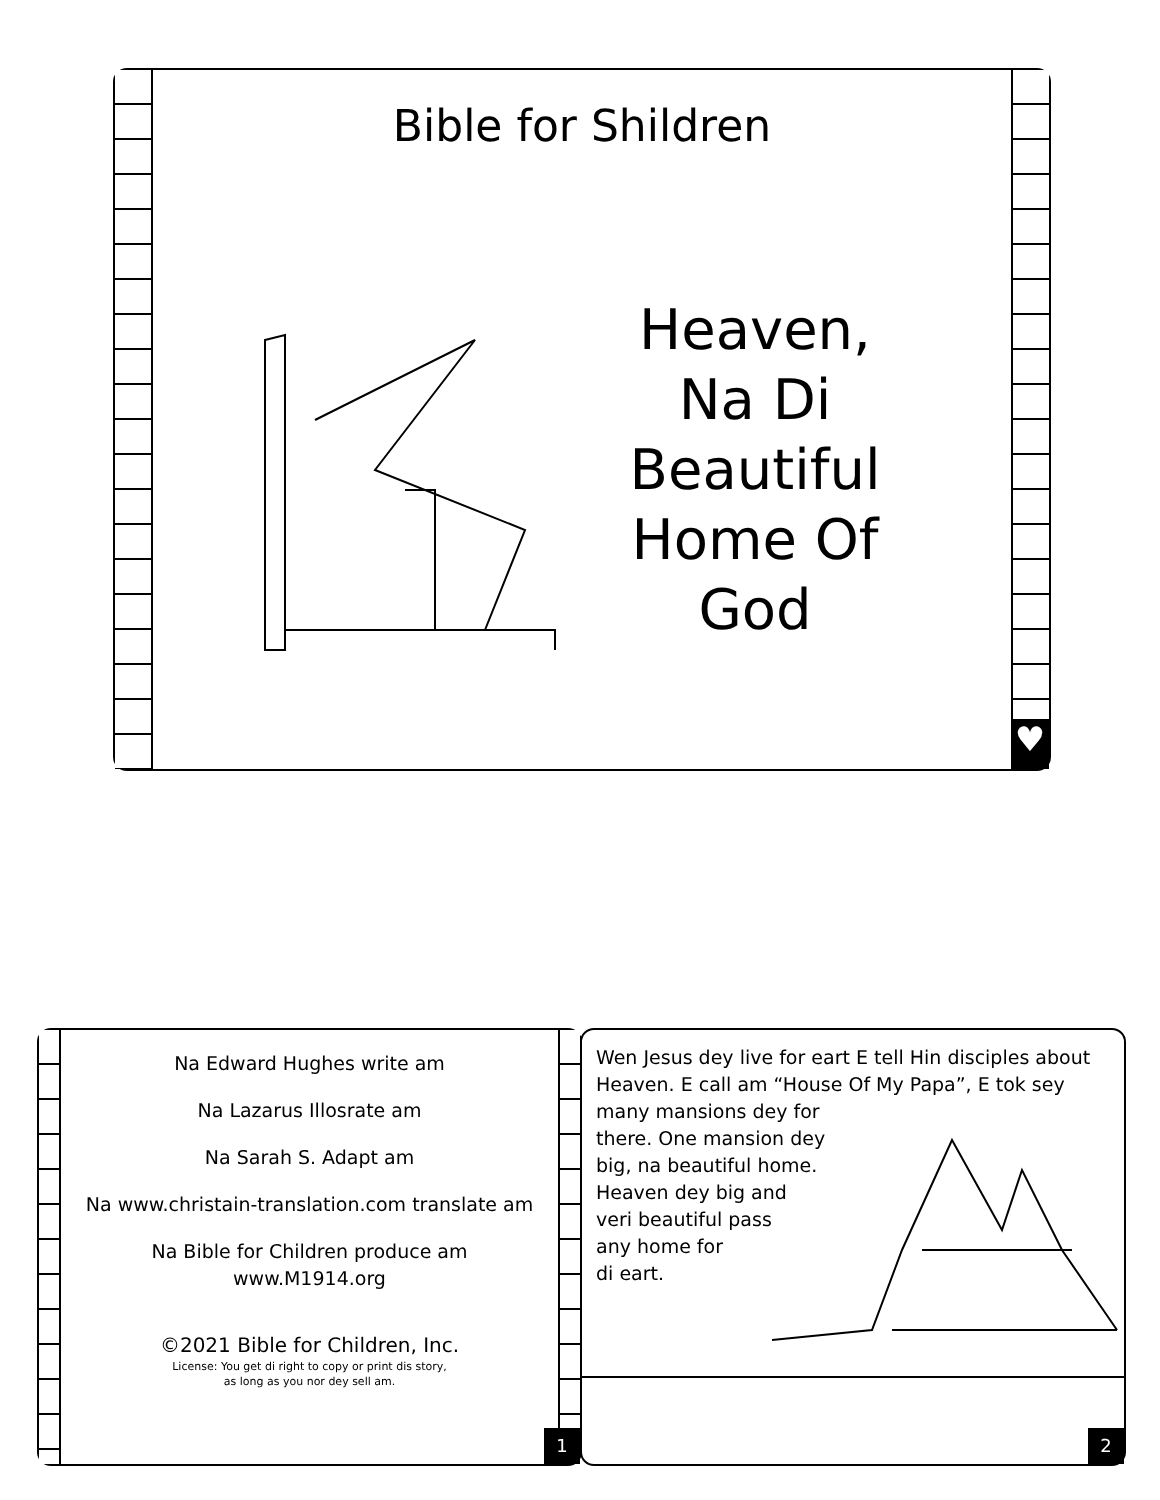♥
Bible for Shildren
Heaven, Na Di Beautiful Home Of God
1
Na Edward Hughes write am
Na Lazarus Illosrate am
Na Sarah S. Adapt am
Na www.christain-translation.com translate am
Na Bible for Children produce am
www.M1914.org
©2021 Bible for Children, Inc.
License: You get di right to copy or print dis story,
as long as you nor dey sell am.
2
Wen Jesus dey live for eart E tell Hin disciples about Heaven. E call am “House Of My Papa”, E tok sey many mansions dey for
there. One mansion dey
big, na beautiful home.
Heaven dey big and
veri beautiful pass
any home for
di eart.